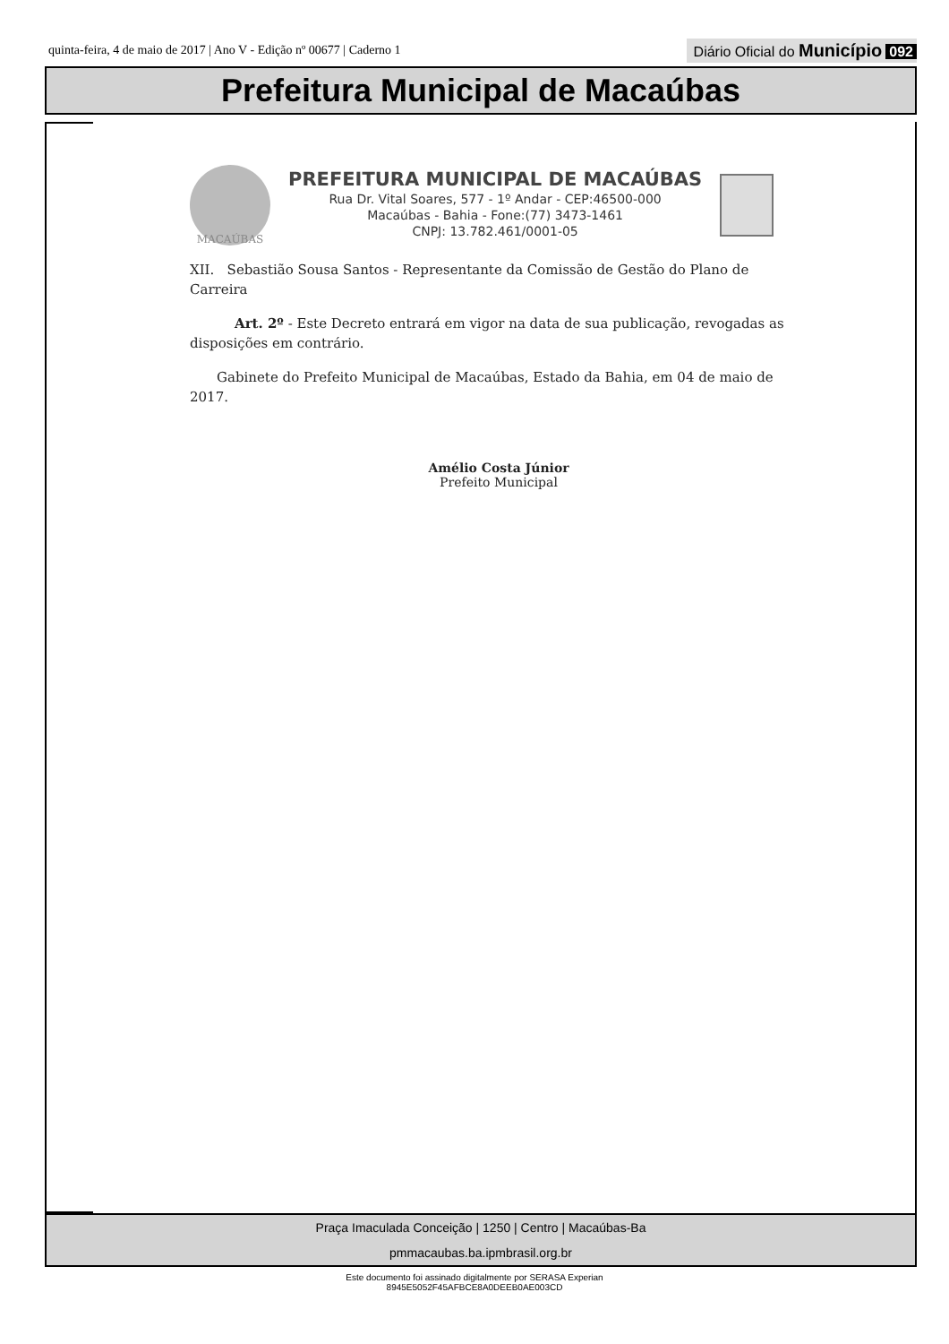quinta-feira, 4 de maio de 2017 | Ano V - Edição nº 00677 | Caderno 1 Diário Oficial do Município 092
Prefeitura Municipal de Macaúbas
MACAÚBAS
PREFEITURA MUNICIPAL DE MACAÚBAS
Rua Dr. Vital Soares, 577 - 1º Andar - CEP:46500-000
Macaúbas - Bahia - Fone:(77) 3473-1461
CNPJ: 13.782.461/0001-05
XII. Sebastião Sousa Santos - Representante da Comissão de Gestão do Plano de Carreira
Art. 2º - Este Decreto entrará em vigor na data de sua publicação, revogadas as disposições em contrário.
Gabinete do Prefeito Municipal de Macaúbas, Estado da Bahia, em 04 de maio de 2017.
Amélio Costa Júnior
Prefeito Municipal
Praça Imaculada Conceição | 1250 | Centro | Macaúbas-Ba
pmmacaubas.ba.ipmbrasil.org.br
Este documento foi assinado digitalmente por SERASA Experian
8945E5052F45AFBCE8A0DEEB0AE003CD